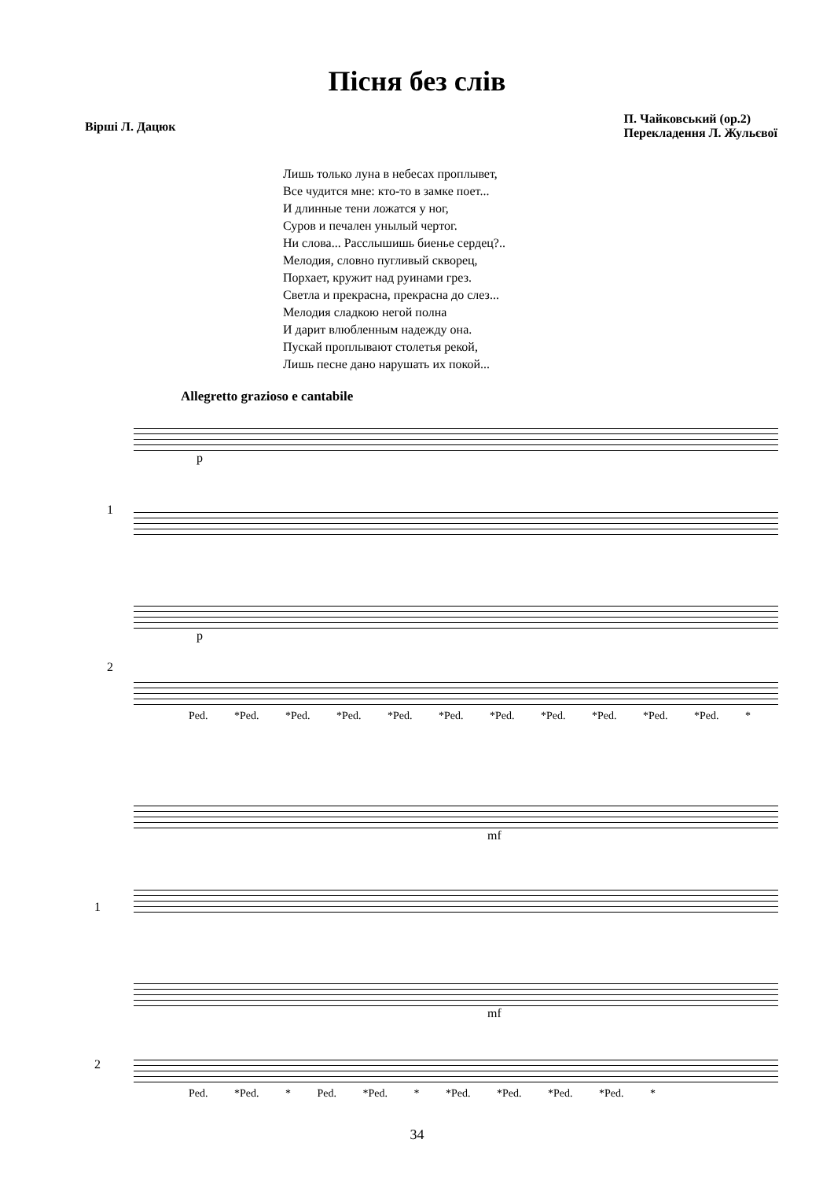Пісня без слів
Вірші Л. Дацюк
П. Чайковський (op.2)
Перекладення Л. Жульєвої
Лишь только луна в небесах проплывет,
Все чудится мне: кто-то в замке поет...
И длинные тени ложатся у ног,
Суров и печален унылый чертог.
Ни слова... Расслышишь биенье сердец?..
Мелодия, словно пугливый скворец,
Порхает, кружит над руинами грез.
Светла и прекрасна, прекрасна до слез...
Мелодия сладкою негой полна
И дарит влюбленным надежду она.
Пускай проплывают столетья рекой,
Лишь песне дано нарушать их покой...
Allegretto grazioso e cantabile
p
1
p
2
Ped. *Ped. *Ped. *Ped. *Ped. *Ped. *Ped. *Ped. *Ped. *Ped. *Ped. *
mf
1
mf
2
Ped. *Ped. * Ped. *Ped. * *Ped. *Ped. *Ped. *Ped. *
34